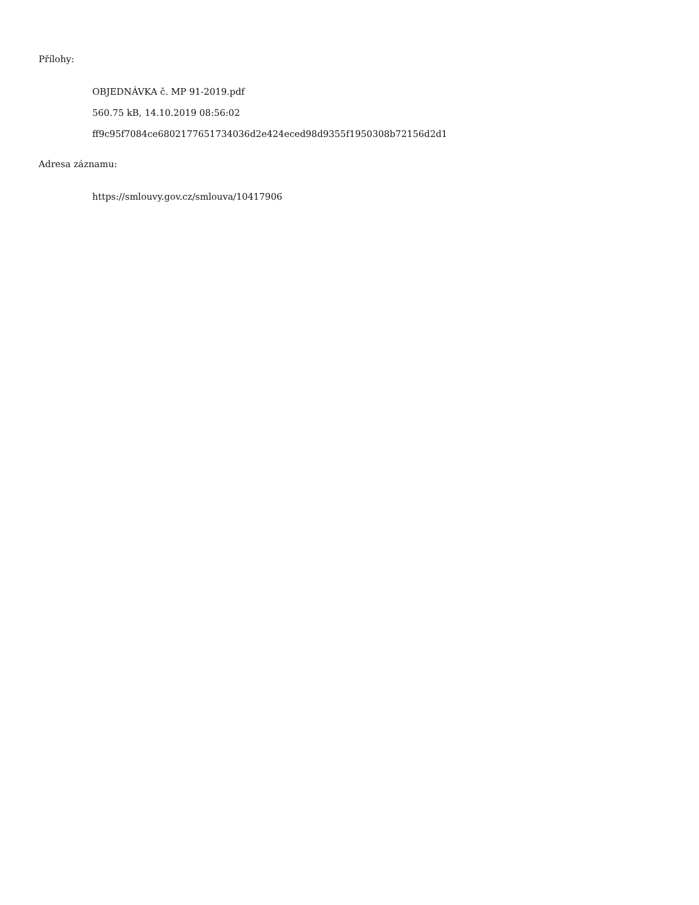Přílohy:
OBJEDNÁVKA č. MP 91-2019.pdf
560.75 kB, 14.10.2019 08:56:02
ff9c95f7084ce6802177651734036d2e424eced98d9355f1950308b72156d2d1
Adresa záznamu:
https://smlouvy.gov.cz/smlouva/10417906